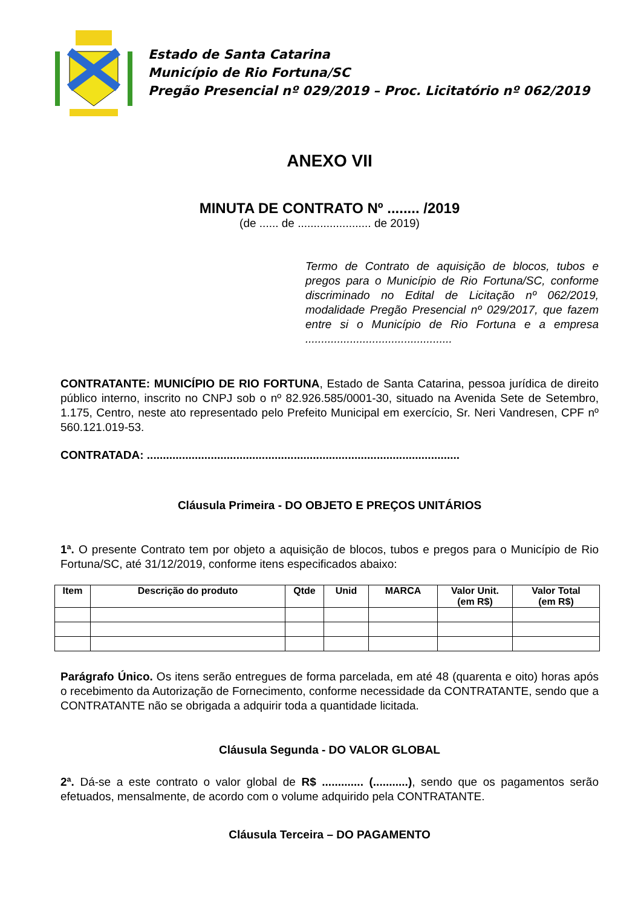Estado de Santa Catarina
Município de Rio Fortuna/SC
Pregão Presencial nº 029/2019 – Proc. Licitatório nº 062/2019
ANEXO VII
MINUTA DE CONTRATO Nº ........ /2019
(de ...... de ....................... de 2019)
Termo de Contrato de aquisição de blocos, tubos e pregos para o Município de Rio Fortuna/SC, conforme discriminado no Edital de Licitação nº 062/2019, modalidade Pregão Presencial nº 029/2017, que fazem entre si o Município de Rio Fortuna e a empresa ..............................................
CONTRATANTE: MUNICÍPIO DE RIO FORTUNA, Estado de Santa Catarina, pessoa jurídica de direito público interno, inscrito no CNPJ sob o nº 82.926.585/0001-30, situado na Avenida Sete de Setembro, 1.175, Centro, neste ato representado pelo Prefeito Municipal em exercício, Sr. Neri Vandresen, CPF nº 560.121.019-53.
CONTRATADA: ..................................................................................................
Cláusula Primeira - DO OBJETO E PREÇOS UNITÁRIOS
1ª. O presente Contrato tem por objeto a aquisição de blocos, tubos e pregos para o Município de Rio Fortuna/SC, até 31/12/2019, conforme itens especificados abaixo:
| Item | Descrição do produto | Qtde | Unid | MARCA | Valor Unit. (em R$) | Valor Total (em R$) |
| --- | --- | --- | --- | --- | --- | --- |
Parágrafo Único. Os itens serão entregues de forma parcelada, em até 48 (quarenta e oito) horas após o recebimento da Autorização de Fornecimento, conforme necessidade da CONTRATANTE, sendo que a CONTRATANTE não se obrigada a adquirir toda a quantidade licitada.
Cláusula Segunda - DO VALOR GLOBAL
2ª. Dá-se a este contrato o valor global de R$ ............. (...........), sendo que os pagamentos serão efetuados, mensalmente, de acordo com o volume adquirido pela CONTRATANTE.
Cláusula Terceira – DO PAGAMENTO